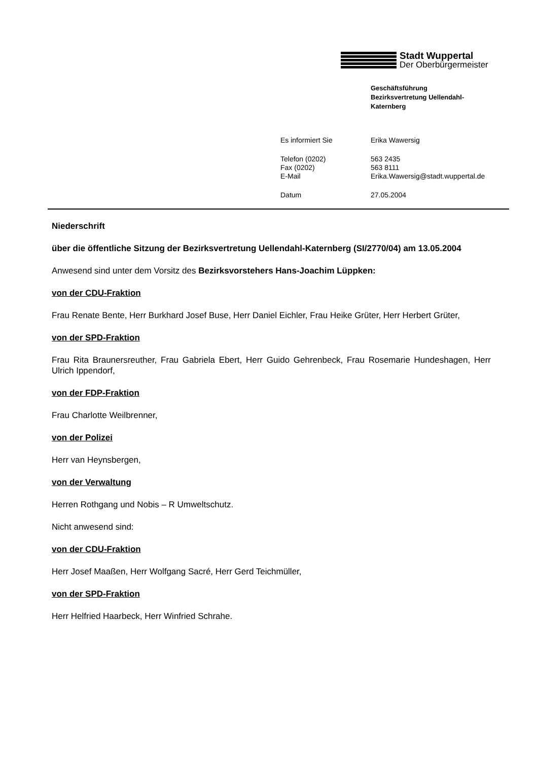Stadt Wuppertal
Der Oberbürgermeister
Geschäftsführung
Bezirksvertretung Uellendahl-
Katernberg
| Es informiert Sie | Erika Wawersig |
| Telefon (0202) | 563 2435 |
| Fax (0202) | 563 8111 |
| E-Mail | Erika.Wawersig@stadt.wuppertal.de |
| Datum | 27.05.2004 |
Niederschrift
über die öffentliche Sitzung der Bezirksvertretung Uellendahl-Katernberg (SI/2770/04) am 13.05.2004
Anwesend sind unter dem Vorsitz des Bezirksvorstehers Hans-Joachim Lüppken:
von der CDU-Fraktion
Frau Renate Bente, Herr Burkhard Josef Buse, Herr Daniel Eichler, Frau Heike Grüter, Herr Herbert Grüter,
von der SPD-Fraktion
Frau Rita Braunersreuther, Frau Gabriela Ebert, Herr Guido Gehrenbeck, Frau Rosemarie Hundeshagen, Herr Ulrich Ippendorf,
von der FDP-Fraktion
Frau Charlotte Weilbrenner,
von der Polizei
Herr van Heynsbergen,
von der Verwaltung
Herren Rothgang und Nobis – R Umweltschutz.
Nicht anwesend sind:
von der CDU-Fraktion
Herr Josef Maaßen, Herr Wolfgang Sacré, Herr Gerd Teichmüller,
von der SPD-Fraktion
Herr Helfried Haarbeck, Herr Winfried Schrahe.